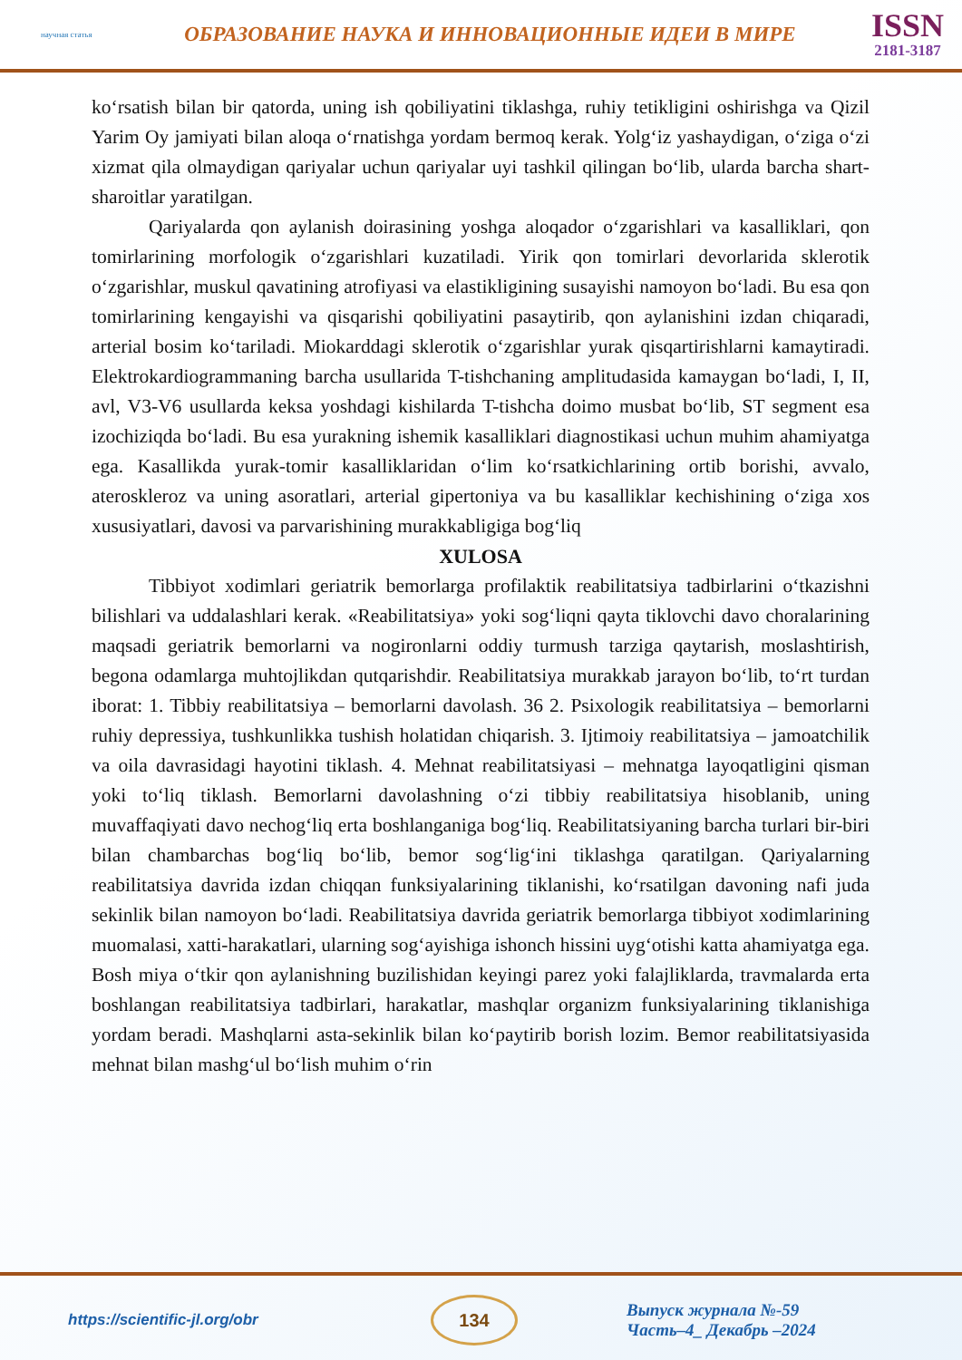научная статья
ОБРАЗОВАНИЕ НАУКА И ИННОВАЦИОННЫЕ ИДЕИ В МИРЕ
ISSN
2181-3187
ko‘rsatish bilan bir qatorda, uning ish qobiliyatini tiklashga, ruhiy tetikligini oshirishga va Qizil Yarim Oy jamiyati bilan aloqa o‘rnatishga yordam bermoq kerak. Yolg‘iz yashaydigan, o‘ziga o‘zi xizmat qila olmaydigan qariyalar uchun qariyalar uyi tashkil qilingan bo‘lib, ularda barcha shart-sharoitlar yaratilgan.
Qariyalarda qon aylanish doirasining yoshga aloqador o‘zgarishlari va kasalliklari, qon tomirlarining morfologik o‘zgarishlari kuzatiladi. Yirik qon tomirlari devorlarida sklerotik o‘zgarishlar, muskul qavatining atrofiyasi va elastikligining susayishi namoyon bo‘ladi. Bu esa qon tomirlarining kengayishi va qisqarishi qobiliyatini pasaytirib, qon aylanishini izdan chiqaradi, arterial bosim ko‘tariladi. Miokarddagi sklerotik o‘zgarishlar yurak qisqartirishlarni kamaytiradi. Elektrokardiogrammaning barcha usullarida T-tishchaning amplitudasida kamaygan bo‘ladi, I, II, avl, V3-V6 usullarda keksa yoshdagi kishilarda T-tishcha doimo musbat bo‘lib, ST segment esa izochiziqda bo‘ladi. Bu esa yurakning ishemik kasalliklari diagnostikasi uchun muhim ahamiyatga ega. Kasallikda yurak-tomir kasalliklaridan o‘lim ko‘rsatkichlarining ortib borishi, avvalo, ateroskleroz va uning asoratlari, arterial gipertoniya va bu kasalliklar kechishining o‘ziga xos xususiyatlari, davosi va parvarishining murakkabligiga bog‘liq
XULOSA
Tibbiyot xodimlari geriatrik bemorlarga profilaktik reabilitatsiya tadbirlarini o‘tkazishni bilishlari va uddalashlari kerak. «Reabilitatsiya» yoki sog‘liqni qayta tiklovchi davo choralarining maqsadi geriatrik bemorlarni va nogironlarni oddiy turmush tarziga qaytarish, moslashtirish, begona odamlarga muhtojlikdan qutqarishdir. Reabilitatsiya murakkab jarayon bo‘lib, to‘rt turdan iborat: 1. Tibbiy reabilitatsiya – bemorlarni davolash. 36 2. Psixologik reabilitatsiya – bemorlarni ruhiy depressiya, tushkunlikka tushish holatidan chiqarish. 3. Ijtimoiy reabilitatsiya – jamoatchilik va oila davrasidagi hayotini tiklash. 4. Mehnat reabilitatsiyasi – mehnatga layoqatligini qisman yoki to‘liq tiklash. Bemorlarni davolashning o‘zi tibbiy reabilitatsiya hisoblanib, uning muvaffaqiyati davo nechog‘liq erta boshlanganiga bog‘liq. Reabilitatsiyaning barcha turlari bir-biri bilan chambarchas bog‘liq bo‘lib, bemor sog‘lig‘ini tiklashga qaratilgan. Qariyalarning reabilitatsiya davrida izdan chiqqan funksiyalarining tiklanishi, ko‘rsatilgan davoning nafi juda sekinlik bilan namoyon bo‘ladi. Reabilitatsiya davrida geriatrik bemorlarga tibbiyot xodimlarining muomalasi, xatti-harakatlari, ularning sog‘ayishiga ishonch hissini uyg‘otishi katta ahamiyatga ega. Bosh miya o‘tkir qon aylanishning buzilishidan keyingi parez yoki falajliklarda, travmalarda erta boshlangan reabilitatsiya tadbirlari, harakatlar, mashqlar organizm funksiyalarining tiklanishiga yordam beradi. Mashqlarni asta-sekinlik bilan ko‘paytirib borish lozim. Bemor reabilitatsiyasida mehnat bilan mashg‘ul bo‘lish muhim o‘rin
https://scientific-jl.org/obr
134
Выпуск журнала №-59
Часть–4_ Декабрь –2024